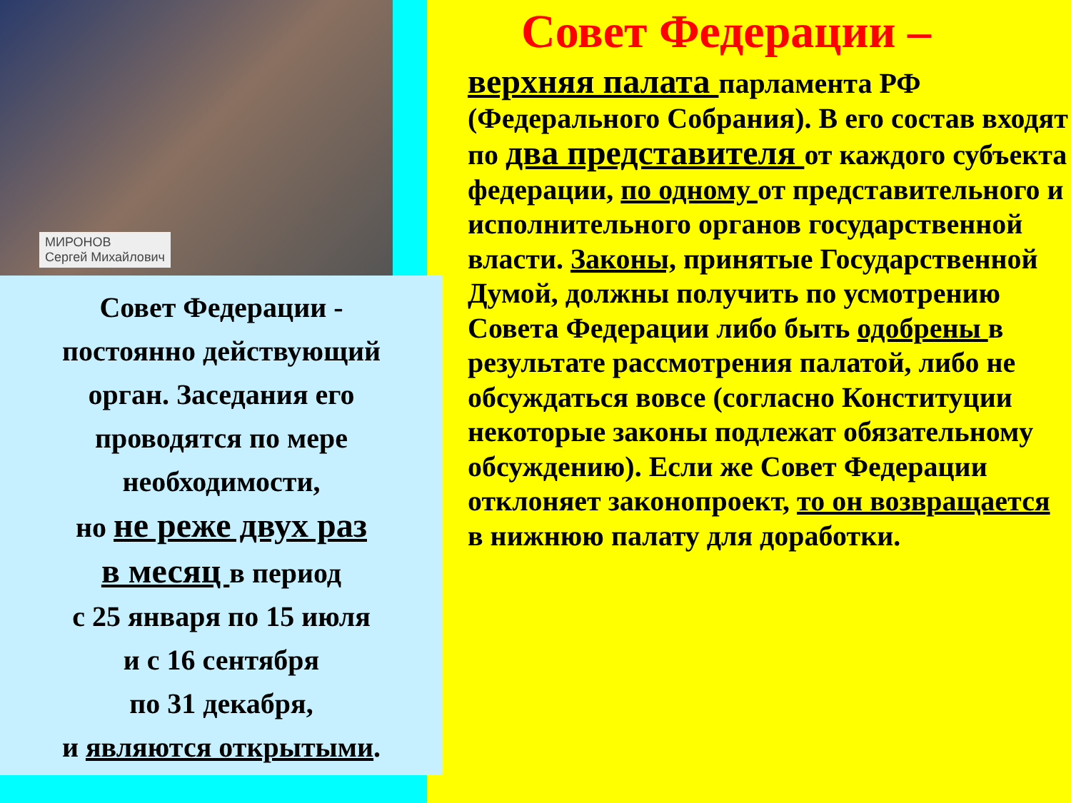МИРОНОВ
Сергей Михайлович
Совет Федерации -
постоянно действующий
орган. Заседания его
проводятся по мере
необходимости,
но не реже двух раз
в месяц в период
с 25 января по 15 июля
и с 16 сентября
по 31 декабря,
и являются открытыми.
Совет Федерации –
верхняя палата парламента РФ (Федерального Собрания). В его состав входят по два представителя от каждого субъекта федерации, по одному от представительного и исполнительного органов государственной власти. Законы, принятые Государственной Думой, должны получить по усмотрению Совета Федерации либо быть одобрены в результате рассмотрения палатой, либо не обсуждаться вовсе (согласно Конституции некоторые законы подлежат обязательному обсуждению). Если же Совет Федерации отклоняет законопроект, то он возвращается в нижнюю палату для доработки.